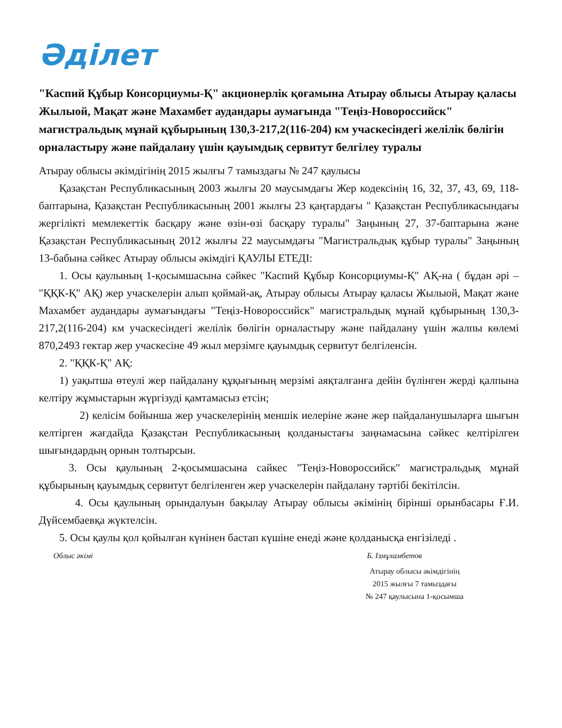Әділет
"Каспий Құбыр Консорциумы-Қ" акционерлік қоғамына Атырау облысы Атырау қаласы Жылыой, Мақат және Махамбет аудандары аумағында "Теңіз-Новороссийск" магистральдық мұнай құбырының 130,3-217,2(116-204) км учаскесіндегі желілік бөлігін орналастыру және пайдалану үшін қауымдық сервитут белгілеу туралы
Атырау облысы әкімдігінің 2015 жылғы 7 тамыздағы № 247 қаулысы
Қазақстан Республикасының 2003 жылғы 20 маусымдағы Жер кодексінің 16, 32, 37, 43, 69, 118-баптарына, Қазақстан Республикасының 2001 жылғы 23 қаңтардағы " Қазақстан Республикасындағы жергілікті мемлекеттік басқару және өзін-өзі басқару туралы" Заңының 27, 37-баптарына және Қазақстан Республикасының 2012 жылғы 22 маусымдағы "Магистральдық құбыр туралы" Заңының 13-бабына сәйкес Атырау облысы әкімдігі ҚАУЛЫ ЕТЕДІ:
1. Осы қаулының 1-қосымшасына сәйкес "Каспий Құбыр Консорциумы-Қ" АҚ-на ( бұдан әрі – "ҚҚК-Қ" АҚ) жер учаскелерін алып қоймай-ақ, Атырау облысы Атырау қаласы Жылыой, Мақат және Махамбет аудандары аумағындағы "Теңіз-Новороссийск" магистральдық мұнай құбырының 130,3-217,2(116-204) км учаскесіндегі желілік бөлігін орналастыру және пайдалану үшін жалпы көлемі 870,2493 гектар жер учаскесіне 49 жыл мерзімге қауымдық сервитут белгіленсін.
2. "ҚҚК-Қ" АҚ:
1) уақытша өтеулі жер пайдалану құқығының мерзімі аяқталғанға дейін бүлінген жерді қалпына келтіру жұмыстарын жүргізуді қамтамасыз етсін;
2) келісім бойынша жер учаскелерінің меншік иелеріне және жер пайдаланушыларға шығын келтірген жағдайда Қазақстан Республикасының қолданыстағы заңнамасына сәйкес келтірілген шығындардың орнын толтырсын.
3. Осы қаулының 2-қосымшасына сайкес "Теңіз-Новороссийск" магистральдық мұнай құбырының қауымдық сервитут белгіленген жер учаскелерін пайдалану тәртібі бекітілсін.
4. Осы қаулының орындалуын бақылау Атырау облысы әкімінің бірінші орынбасары Ғ.И. Дүйсембаевқа жүктелсін.
5. Осы қаулы қол қойылған күнінен бастап күшіне енеді және қолданысқа енгізіледі .
Облыс әкімі Б. Ізмұхамбетов
Атырау облысы әкімдігінің
2015 жылғы 7 тамыздағы
№ 247 қаулысына 1-қосымша